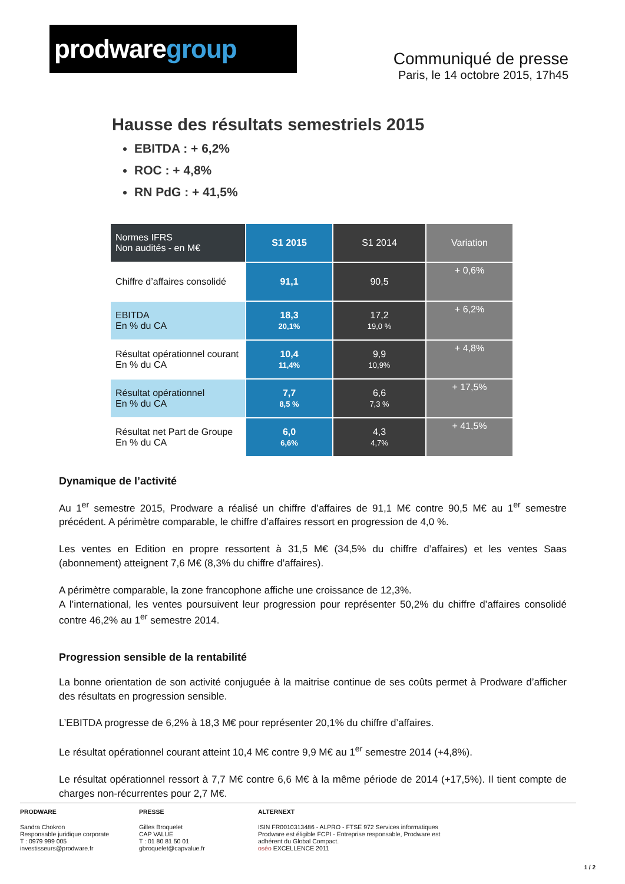prodwaregroup
Communiqué de presse
Paris, le 14 octobre 2015, 17h45
Hausse des résultats semestriels 2015
EBITDA : + 6,2%
ROC : + 4,8%
RN PdG : + 41,5%
| Normes IFRS Non audités - en M€ | S1 2015 | S1 2014 | Variation |
| --- | --- | --- | --- |
| Chiffre d’affaires consolidé | 91,1 | 90,5 | + 0,6% |
| EBITDA En % du CA | 18,3 20,1% | 17,2 19,0 % | + 6,2% |
| Résultat opérationnel courant En % du CA | 10,4 11,4% | 9,9 10,9% | + 4,8% |
| Résultat opérationnel En % du CA | 7,7 8,5 % | 6,6 7,3 % | + 17,5% |
| Résultat net Part de Groupe En % du CA | 6,0 6,6% | 4,3 4,7% | + 41,5% |
Dynamique de l’activité
Au 1<sup>er</sup> semestre 2015, Prodware a réalisé un chiffre d’affaires de 91,1 M€ contre 90,5 M€ au 1<sup>er</sup> semestre précédent. A périmètre comparable, le chiffre d’affaires ressort en progression de 4,0 %.
Les ventes en Edition en propre ressortent à 31,5 M€ (34,5% du chiffre d’affaires) et les ventes Saas (abonnement) atteignent 7,6 M€ (8,3% du chiffre d’affaires).
A périmètre comparable, la zone francophone affiche une croissance de 12,3%.
A l’international, les ventes poursuivent leur progression pour représenter 50,2% du chiffre d’affaires consolidé contre 46,2% au 1<sup>er</sup> semestre 2014.
Progression sensible de la rentabilité
La bonne orientation de son activité conjuguée à la maitrise continue de ses coûts permet à Prodware d’afficher des résultats en progression sensible.
L’EBITDA progresse de 6,2% à 18,3 M€ pour représenter 20,1% du chiffre d’affaires.
Le résultat opérationnel courant atteint 10,4 M€ contre 9,9 M€ au 1<sup>er</sup> semestre 2014 (+4,8%).
Le résultat opérationnel ressort à 7,7 M€ contre 6,6 M€ à la même période de 2014 (+17,5%). Il tient compte de charges non-récurrentes pour 2,7 M€.
PRODWARE
Sandra Chokron
Responsable juridique corporate
T : 0979 999 005
investisseurs@prodware.fr
PRESSE
Gilles Broquelet
CAP VALUE
T : 01 80 81 50 01
gbroquelet@capvalue.fr
ALTERNEXT
ISIN FR0010313486 - ALPRO - FTSE 972 Services informatiques
Prodware est éligible FCPI - Entreprise responsable, Prodware est adhérent du Global Compact.
oséo EXCELLENCE 2011
1 / 2